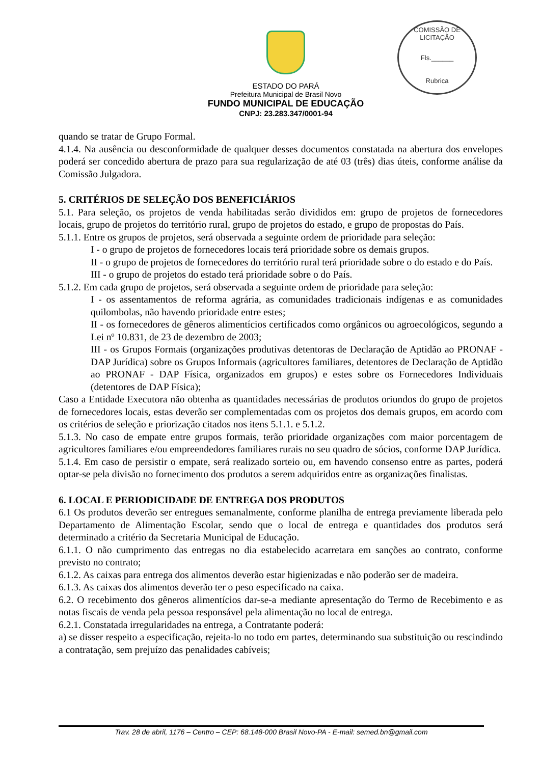COMISSÃO DE LICITAÇÃO
Fls.______
Rubrica
ESTADO DO PARÁ
Prefeitura Municipal de Brasil Novo
FUNDO MUNICIPAL DE EDUCAÇÃO
CNPJ: 23.283.347/0001-94
quando se tratar de Grupo Formal.
4.1.4. Na ausência ou desconformidade de qualquer desses documentos constatada na abertura dos envelopes poderá ser concedido abertura de prazo para sua regularização de até 03 (três) dias úteis, conforme análise da Comissão Julgadora.
5. CRITÉRIOS DE SELEÇÃO DOS BENEFICIÁRIOS
5.1. Para seleção, os projetos de venda habilitadas serão divididos em: grupo de projetos de fornecedores locais, grupo de projetos do território rural, grupo de projetos do estado, e grupo de propostas do País.
5.1.1. Entre os grupos de projetos, será observada a seguinte ordem de prioridade para seleção:
I - o grupo de projetos de fornecedores locais terá prioridade sobre os demais grupos.
II - o grupo de projetos de fornecedores do território rural terá prioridade sobre o do estado e do País.
III - o grupo de projetos do estado terá prioridade sobre o do País.
5.1.2. Em cada grupo de projetos, será observada a seguinte ordem de prioridade para seleção:
I - os assentamentos de reforma agrária, as comunidades tradicionais indígenas e as comunidades quilombolas, não havendo prioridade entre estes;
II - os fornecedores de gêneros alimentícios certificados como orgânicos ou agroecológicos, segundo a Lei nº 10.831, de 23 de dezembro de 2003;
III - os Grupos Formais (organizações produtivas detentoras de Declaração de Aptidão ao PRONAF - DAP Jurídica) sobre os Grupos Informais (agricultores familiares, detentores de Declaração de Aptidão ao PRONAF - DAP Física, organizados em grupos) e estes sobre os Fornecedores Individuais (detentores de DAP Física);
Caso a Entidade Executora não obtenha as quantidades necessárias de produtos oriundos do grupo de projetos de fornecedores locais, estas deverão ser complementadas com os projetos dos demais grupos, em acordo com os critérios de seleção e priorização citados nos itens 5.1.1. e 5.1.2.
5.1.3. No caso de empate entre grupos formais, terão prioridade organizações com maior porcentagem de agricultores familiares e/ou empreendedores familiares rurais no seu quadro de sócios, conforme DAP Jurídica.
5.1.4. Em caso de persistir o empate, será realizado sorteio ou, em havendo consenso entre as partes, poderá optar-se pela divisão no fornecimento dos produtos a serem adquiridos entre as organizações finalistas.
6. LOCAL E PERIODICIDADE DE ENTREGA DOS PRODUTOS
6.1 Os produtos deverão ser entregues semanalmente, conforme planilha de entrega previamente liberada pelo Departamento de Alimentação Escolar, sendo que o local de entrega e quantidades dos produtos será determinado a critério da Secretaria Municipal de Educação.
6.1.1. O não cumprimento das entregas no dia estabelecido acarretara em sanções ao contrato, conforme previsto no contrato;
6.1.2. As caixas para entrega dos alimentos deverão estar higienizadas e não poderão ser de madeira.
6.1.3. As caixas dos alimentos deverão ter o peso especificado na caixa.
6.2. O recebimento dos gêneros alimentícios dar-se-a mediante apresentação do Termo de Recebimento e as notas fiscais de venda pela pessoa responsável pela alimentação no local de entrega.
6.2.1. Constatada irregularidades na entrega, a Contratante poderá:
a) se disser respeito a especificação, rejeita-lo no todo em partes, determinando sua substituição ou rescindindo a contratação, sem prejuízo das penalidades cabíveis;
Trav. 28 de abril, 1176 – Centro – CEP: 68.148-000 Brasil Novo-PA - E-mail: semed.bn@gmail.com